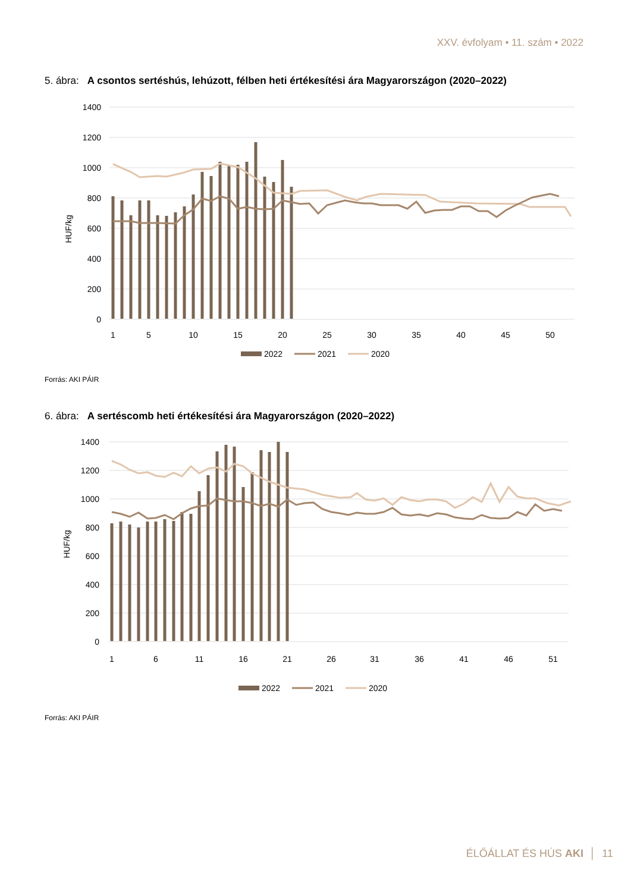XXV. évfolyam • 11. szám • 2022
5. ábra: A csontos sertéshús, lehúzott, félben heti értékesítési ára Magyarországon (2020–2022)
1400
1200
1000
800
600
400
200
0
HUF/kg
1
5
10
15
20
25
30
35
40
45
50
2022
2021
2020
Forrás: AKI PÁIR
6. ábra: A sertéscomb heti értékesítési ára Magyarországon (2020–2022)
1400
1200
1000
800
600
400
200
0
HUF/kg
1
6
11
16
21
26
31
36
41
46
51
2022
2021
2020
Forrás: AKI PÁIR
ÉLŐÁLLAT ÉS HÚS AKI │ 11